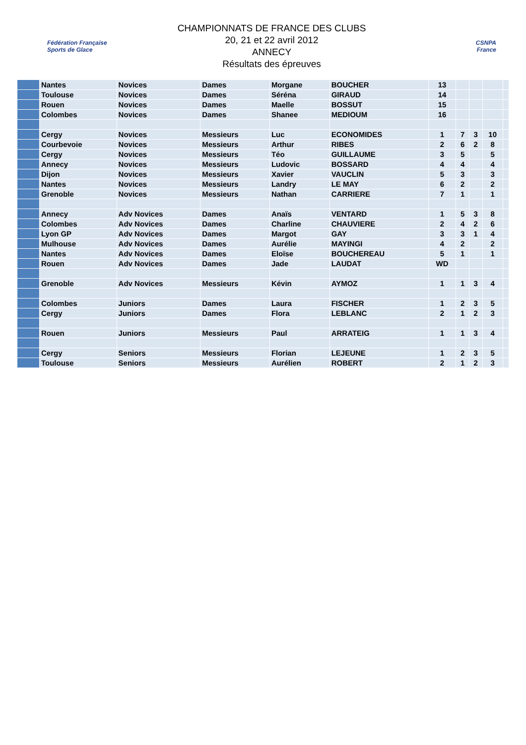Fédération Française
Sports de Glace
CHAMPIONNATS DE FRANCE DES CLUBS
20, 21 et 22 avril 2012
ANNECY
Résultats des épreuves
CSNPA
France
| | Nantes | Novices | Dames | Morgane | BOUCHER | 13 | | | | |
| | Toulouse | Novices | Dames | Séréna | GIRAUD | 14 | | | | |
| | Rouen | Novices | Dames | Maelle | BOSSUT | 15 | | | | |
| | Colombes | Novices | Dames | Shanee | MEDIOUM | 16 | | | | |
| | Cergy | Novices | Messieurs | Luc | ECONOMIDES | 1 | 7 | 3 | 10 | |
| | Courbevoie | Novices | Messieurs | Arthur | RIBES | 2 | 6 | 2 | 8 | |
| | Cergy | Novices | Messieurs | Téo | GUILLAUME | 3 | 5 | | 5 | |
| | Annecy | Novices | Messieurs | Ludovic | BOSSARD | 4 | 4 | | 4 | |
| | Dijon | Novices | Messieurs | Xavier | VAUCLIN | 5 | 3 | | 3 | |
| | Nantes | Novices | Messieurs | Landry | LE MAY | 6 | 2 | | 2 | |
| | Grenoble | Novices | Messieurs | Nathan | CARRIERE | 7 | 1 | | 1 | |
| | Annecy | Adv Novices | Dames | Anaïs | VENTARD | 1 | 5 | 3 | 8 | |
| | Colombes | Adv Novices | Dames | Charline | CHAUVIERE | 2 | 4 | 2 | 6 | |
| | Lyon GP | Adv Novices | Dames | Margot | GAY | 3 | 3 | 1 | 4 | |
| | Mulhouse | Adv Novices | Dames | Aurélie | MAYINGI | 4 | 2 | | 2 | |
| | Nantes | Adv Novices | Dames | Eloïse | BOUCHEREAU | 5 | 1 | | 1 | |
| | Rouen | Adv Novices | Dames | Jade | LAUDAT | WD | | | | |
| | Grenoble | Adv Novices | Messieurs | Kévin | AYMOZ | 1 | 1 | 3 | 4 | |
| | Colombes | Juniors | Dames | Laura | FISCHER | 1 | 2 | 3 | 5 | |
| | Cergy | Juniors | Dames | Flora | LEBLANC | 2 | 1 | 2 | 3 | |
| | Rouen | Juniors | Messieurs | Paul | ARRATEIG | 1 | 1 | 3 | 4 | |
| | Cergy | Seniors | Messieurs | Florian | LEJEUNE | 1 | 2 | 3 | 5 | |
| | Toulouse | Seniors | Messieurs | Aurélien | ROBERT | 2 | 1 | 2 | 3 | |